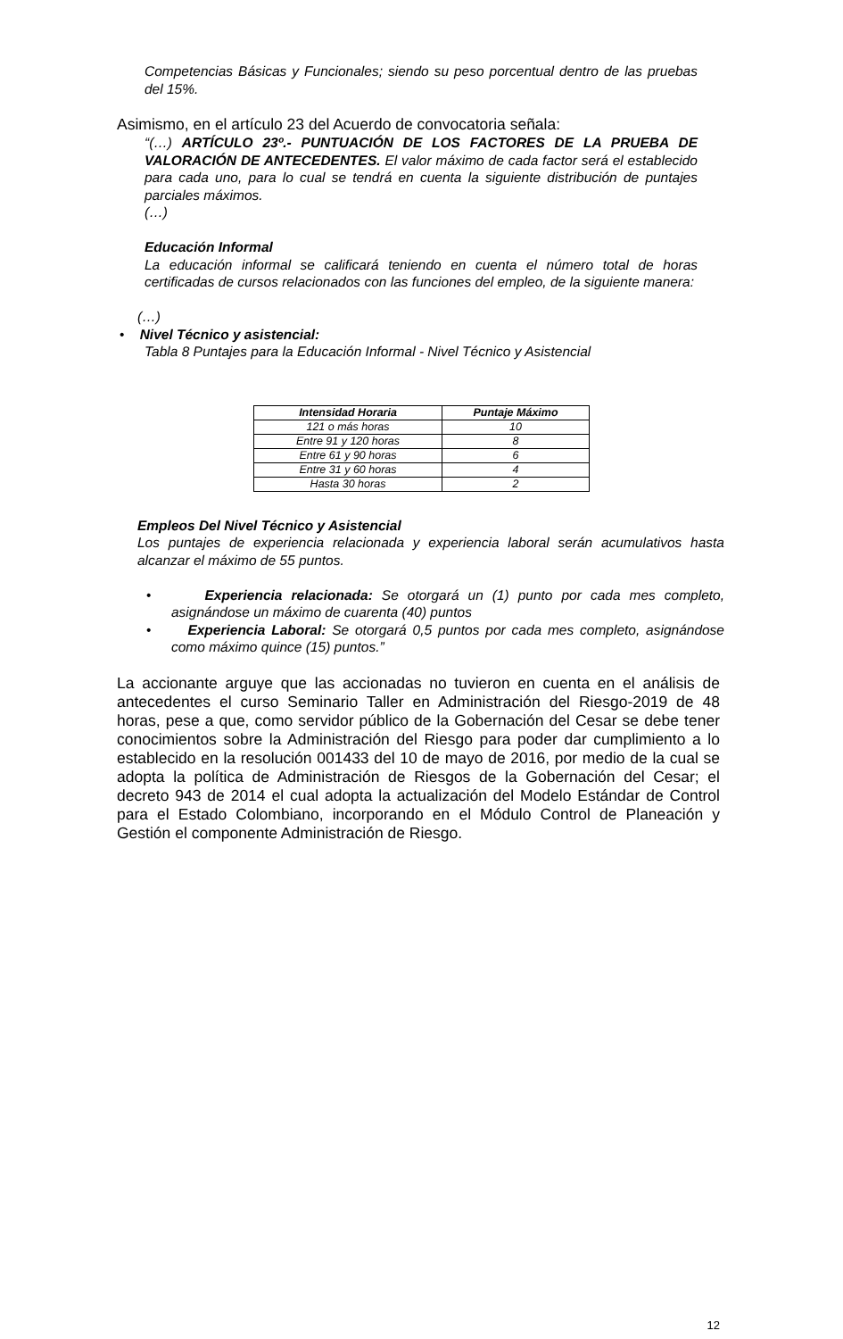Competencias Básicas y Funcionales; siendo su peso porcentual dentro de las pruebas del 15%.
Asimismo, en el artículo 23 del Acuerdo de convocatoria señala:
“(…) ARTÍCULO 23º.- PUNTUACIÓN DE LOS FACTORES DE LA PRUEBA DE VALORACIÓN DE ANTECEDENTES. El valor máximo de cada factor será el establecido para cada uno, para lo cual se tendrá en cuenta la siguiente distribución de puntajes parciales máximos.
(…)
Educación Informal
La educación informal se calificará teniendo en cuenta el número total de horas certificadas de cursos relacionados con las funciones del empleo, de la siguiente manera:
(…)
• Nivel Técnico y asistencial:
Tabla 8 Puntajes para la Educación Informal - Nivel Técnico y Asistencial
| Intensidad Horaria | Puntaje Máximo |
| --- | --- |
| 121 o más horas | 10 |
| Entre 91 y 120 horas | 8 |
| Entre 61 y 90 horas | 6 |
| Entre 31 y 60 horas | 4 |
| Hasta 30 horas | 2 |
Empleos Del Nivel Técnico y Asistencial
Los puntajes de experiencia relacionada y experiencia laboral serán acumulativos hasta alcanzar el máximo de 55 puntos.
• Experiencia relacionada: Se otorgará un (1) punto por cada mes completo, asignándose un máximo de cuarenta (40) puntos
• Experiencia Laboral: Se otorgará 0,5 puntos por cada mes completo, asignándose como máximo quince (15) puntos.”
La accionante arguye que las accionadas no tuvieron en cuenta en el análisis de antecedentes el curso Seminario Taller en Administración del Riesgo-2019 de 48 horas, pese a que, como servidor público de la Gobernación del Cesar se debe tener conocimientos sobre la Administración del Riesgo para poder dar cumplimiento a lo establecido en la resolución 001433 del 10 de mayo de 2016, por medio de la cual se adopta la política de Administración de Riesgos de la Gobernación del Cesar; el decreto 943 de 2014 el cual adopta la actualización del Modelo Estándar de Control para el Estado Colombiano, incorporando en el Módulo Control de Planeación y Gestión el componente Administración de Riesgo.
12